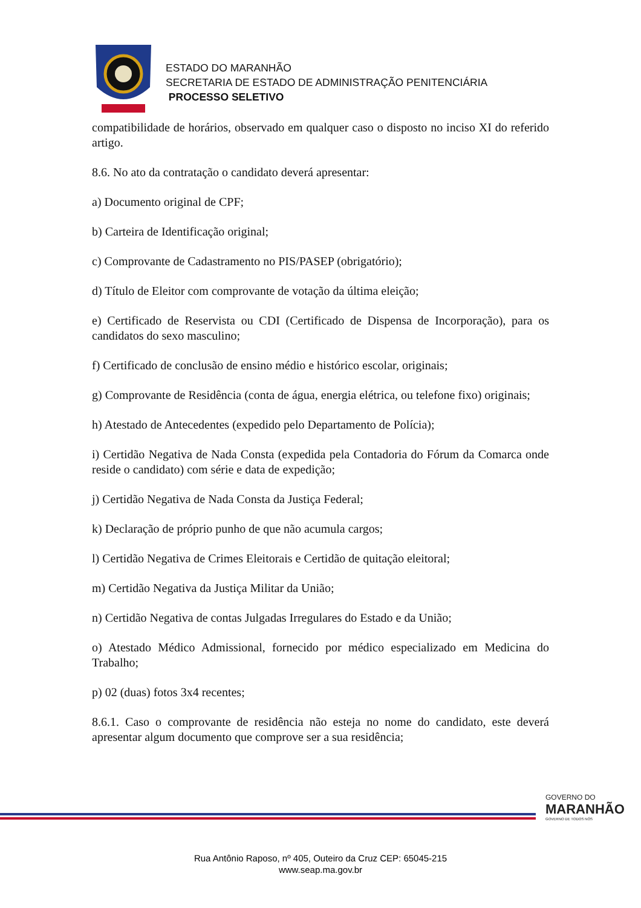ESTADO DO MARANHÃO
SECRETARIA DE ESTADO DE ADMINISTRAÇÃO PENITENCIÁRIA
PROCESSO SELETIVO
compatibilidade de horários, observado em qualquer caso o disposto no inciso XI do referido artigo.
8.6. No ato da contratação o candidato deverá apresentar:
a) Documento original de CPF;
b) Carteira de Identificação original;
c) Comprovante de Cadastramento no PIS/PASEP (obrigatório);
d) Título de Eleitor com comprovante de votação da última eleição;
e) Certificado de Reservista ou CDI (Certificado de Dispensa de Incorporação), para os candidatos do sexo masculino;
f) Certificado de conclusão de ensino médio e histórico escolar, originais;
g) Comprovante de Residência (conta de água, energia elétrica, ou telefone fixo) originais;
h) Atestado de Antecedentes (expedido pelo Departamento de Polícia);
i) Certidão Negativa de Nada Consta (expedida pela Contadoria do Fórum da Comarca onde reside o candidato) com série e data de expedição;
j) Certidão Negativa de Nada Consta da Justiça Federal;
k) Declaração de próprio punho de que não acumula cargos;
l) Certidão Negativa de Crimes Eleitorais e Certidão de quitação eleitoral;
m) Certidão Negativa da Justiça Militar da União;
n) Certidão Negativa de contas Julgadas Irregulares do Estado e da União;
o) Atestado Médico Admissional, fornecido por médico especializado em Medicina do Trabalho;
p) 02 (duas) fotos 3x4 recentes;
8.6.1. Caso o comprovante de residência não esteja no nome do candidato, este deverá apresentar algum documento que comprove ser a sua residência;
GOVERNO DO
MARANHÃO
GOVERNO DE TODOS NÓS
Rua Antônio Raposo, nº 405, Outeiro da Cruz CEP: 65045-215
www.seap.ma.gov.br